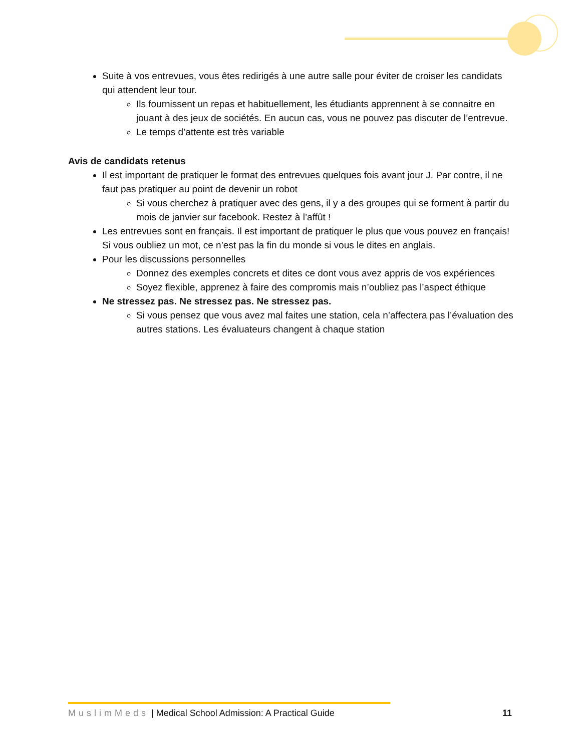Suite à vos entrevues, vous êtes redirigés à une autre salle pour éviter de croiser les candidats qui attendent leur tour.
Ils fournissent un repas et habituellement, les étudiants apprennent à se connaitre en jouant à des jeux de sociétés. En aucun cas, vous ne pouvez pas discuter de l’entrevue.
Le temps d’attente est très variable
Avis de candidats retenus
Il est important de pratiquer le format des entrevues quelques fois avant jour J. Par contre, il ne faut pas pratiquer au point de devenir un robot
Si vous cherchez à pratiquer avec des gens, il y a des groupes qui se forment à partir du mois de janvier sur facebook. Restez à l’affût !
Les entrevues sont en français. Il est important de pratiquer le plus que vous pouvez en français! Si vous oubliez un mot, ce n’est pas la fin du monde si vous le dites en anglais.
Pour les discussions personnelles
Donnez des exemples concrets et dites ce dont vous avez appris de vos expériences
Soyez flexible, apprenez à faire des compromis mais n’oubliez pas l’aspect éthique
Ne stressez pas. Ne stressez pas. Ne stressez pas.
Si vous pensez que vous avez mal faites une station, cela n’affectera pas l’évaluation des autres stations. Les évaluateurs changent à chaque station
MuslimMeds | Medical School Admission: A Practical Guide 11